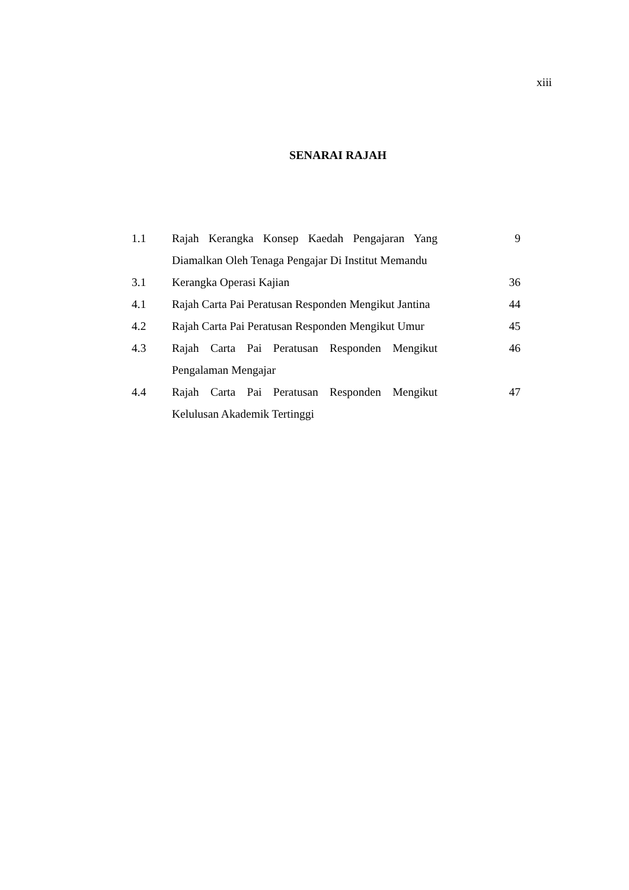xiii
SENARAI RAJAH
| 1.1 | Rajah Kerangka Konsep Kaedah Pengajaran Yang Diamalkan Oleh Tenaga Pengajar Di Institut Memandu | 9 |
| 3.1 | Kerangka Operasi Kajian | 36 |
| 4.1 | Rajah Carta Pai Peratusan Responden Mengikut Jantina | 44 |
| 4.2 | Rajah Carta Pai Peratusan Responden Mengikut Umur | 45 |
| 4.3 | Rajah Carta Pai Peratusan Responden Mengikut Pengalaman Mengajar | 46 |
| 4.4 | Rajah Carta Pai Peratusan Responden Mengikut Kelulusan Akademik Tertinggi | 47 |